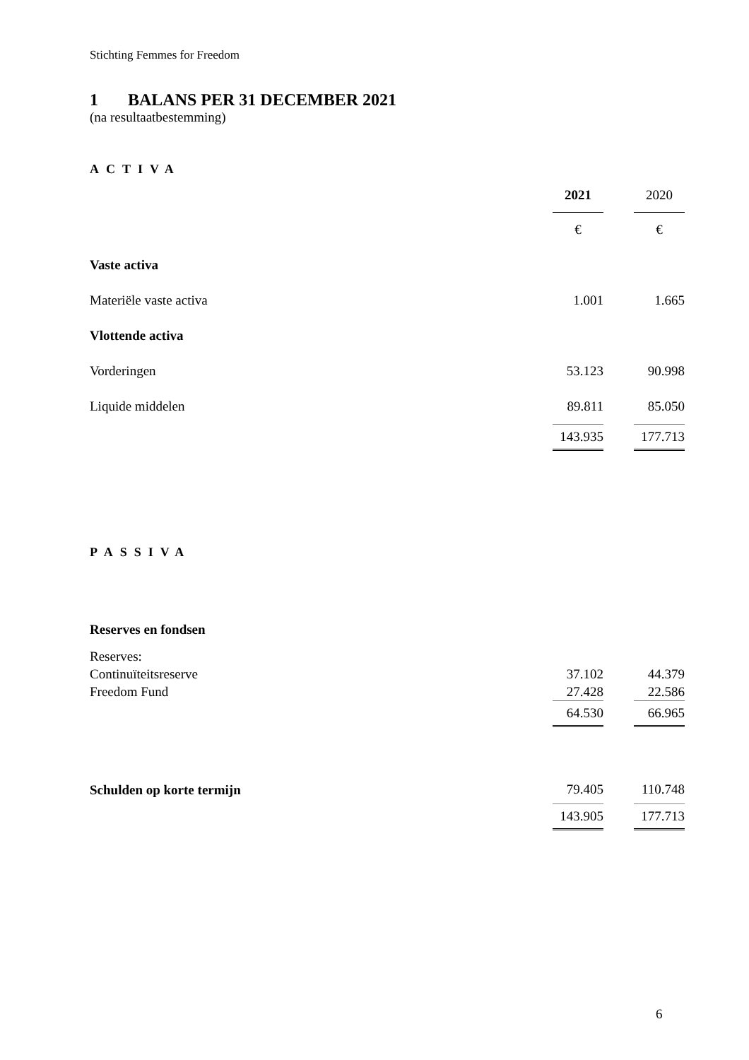Stichting Femmes for Freedom
1 BALANS PER 31 DECEMBER 2021
(na resultaatbestemming)
| ACTIVA | | | |
| | 2021 | | 2020 |
| | € | | € |
| Vaste activa | | | |
| Materiële vaste activa | 1.001 | | 1.665 |
| Vlottende activa | | | |
| Vorderingen | 53.123 | | 90.998 |
| Liquide middelen | 89.811 | | 85.050 |
| | 143.935 | | 177.713 |
| PASSIVA | | | |
| Reserves en fondsen | | | |
| Reserves: | | | |
| Continuïteitsreserve | 37.102 | | 44.379 |
| Freedom Fund | 27.428 | | 22.586 |
| | 64.530 | | 66.965 |
| Schulden op korte termijn | 79.405 | | 110.748 |
| | 143.905 | | 177.713 |
6